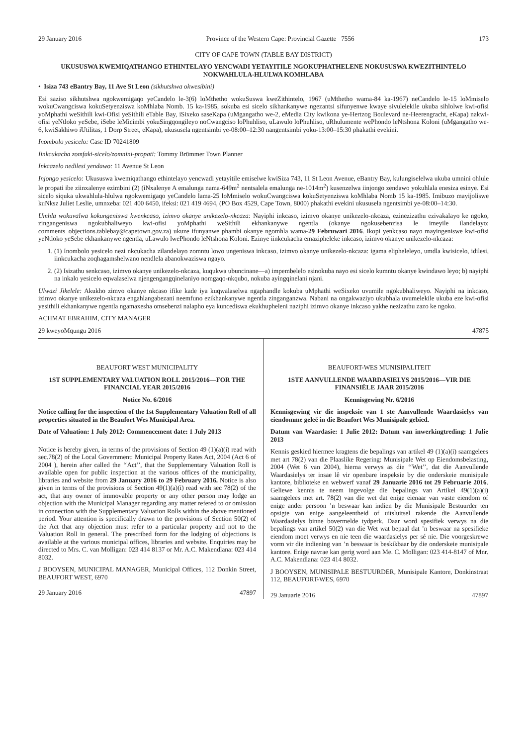29 January 2016 Province of the Western Cape: Provincial Gazette 7556 173
CITY OF CAPE TOWN (TABLE BAY DISTRICT)
UKUSUSWA KWEMIQATHANGO ETHINTELAYO YENCWADI YETAYITILE NGOKUPHATHELENE NOKUSUSWA KWEZITHINTELO NOKWAHLULA-HLULWA KOMHLABA
• Isiza 743 eBantry Bay, 11 Ave St Leon (sikhutshwa okwesibini)
Esi saziso sikhutshwa ngokwemigaqo yeCandelo le-3(6) loMthetho wokuSuswa kweZithintelo, 1967 (uMthetho wama-84 ka-1967) neCandelo le-15 loMmiselo wokuCwangciswa kokuSetyenziswa koMhlaba Nomb. 15 ka-1985, sokuba esi sicelo sikhankanywe ngezantsi sifunyenwe kwaye sivulelekile ukuba sihlolwe kwi-ofisi yoMphathi weSithili kwi-Ofisi yeSithili eTable Bay, iSixeko saseKapa (uMgangatho we-2, eMedia City kwikona ye-Hertzog Boulevard ne-Heerengracht, eKapa) nakwi-ofisi yeNtloko yeSebe, iSebe leMicimbi yokuSingqongileyo noCwangciso loPhuhliso, uLawulo loPhuhliso, uRhulumente wePhondo leNtshona Koloni (uMgangatho we-6, kwiSakhiwo iUtilitas, 1 Dorp Street, eKapa), ukususela ngentsimbi ye-08:00–12:30 nangentsimbi yoku-13:00–15:30 phakathi evekini.
Inombolo yesicelo: Case ID 70241809
Iinkcukacha zomfaki-sicelo/zomnini-propati: Tommy Brümmer Town Planner
Inkcazelo nedilesi yendawo: 11 Avenue St Leon
Injongo yesicelo: Ukususwa kwemiqathango ethintelayo yencwadi yetayitile emiselwe kwiSiza 743, 11 St Leon Avenue, eBantry Bay, kulungiselelwa ukuba umnini ohlule le propati ibe ziinxalenye ezimbini (2) (iNxalenye A emalunga nama-649m<sup>2</sup> nentsalela emalunga ne-1014m<sup>2</sup>) kusenzelwa iinjongo zendawo yokuhlala enesiza esinye. Esi sicelo siquka ukwahlula-hlulwa ngokwemigaqo yeCandelo lama-25 loMmiselo wokuCwangciswa kokuSetyenziswa koMhlaba Nomb 15 ka-1985. Imibuzo mayijoliswe kuNksz Juliet Leslie, umnxeba: 021 400 6450, ifeksi: 021 419 4694, (PO Box 4529, Cape Town, 8000) phakathi evekini ukususela ngentsimbi ye-08:00–14:30.
Umhla wokuvalwa kokungeniswa kwenkcaso, izimvo okanye unikezelo-nkcaza: Nayiphi inkcaso, izimvo okanye unikezelo-nkcaza, ezinezizathu ezivakalayo ke ngoko, zingangeniswa ngokubhaliweyo kwi-ofisi yoMphathi weSithili ekhankanywe ngentla (okanye ngokusebenzisa le imeyile ilandelayo: comments_objections.tablebay@capetown.gov.za) ukuze ifunyanwe phambi okanye ngomhla wama-29 Februwari 2016. Ikopi yenkcaso nayo mayingeniswe kwi-ofisi yeNtloko yeSebe ekhankanywe ngentla, uLawulo lwePhondo leNtshona Koloni. Ezinye iinkcukacha emazipheleke inkcaso, izimvo okanye unikezelo-nkcaza:
1. (1) Inombolo yesicelo nezi nkcukacha zilandelayo zomntu lowo ungeniswa inkcaso, izimvo okanye unikezelo-nkcaza: igama elipheleleyo, umdla kwisicelo, idilesi, iinkcukacha zoqhagamshelwano nendlela abanokwaziswa ngayo.
2. (2) Isizathu senkcaso, izimvo okanye unikezelo-nkcaza, kuqukwa ubuncinane—a) impembelelo esinokuba nayo esi sicelo kumntu okanye kwindawo leyo; b) nayiphi na inkalo yesicelo eqwalaselwa njengengangqinelaniyo nomgaqo-nkqubo, nokuba ayingqinelani njani.
Ulwazi Jikelele: Akukho zimvo okanye nkcaso ifike kade iya kuqwalaselwa ngaphandle kokuba uMphathi weSixeko uvumile ngokubhaliweyo. Nayiphi na inkcaso, izimvo okanye unikezelo-nkcaza engahlangabezani neemfuno ezikhankanywe ngentla zinganganzwa. Nabani na ongakwaziyo ukubhala uvumelekile ukuba eze kwi-ofisi yesithili ekhankanywe ngentla ngamaxesha omsebenzi nalapho eya kuncediswa ekukhupheleni naziphi izimvo okanye inkcaso yakhe nezizathu zazo ke ngoko.
ACHMAT EBRAHIM, CITY MANAGER
29 kweyoMqungu 2016 47875
BEAUFORT WEST MUNICIPALITY
1ST SUPPLEMENTARY VALUATION ROLL 2015/2016—FOR THE FINANCIAL YEAR 2015/2016
Notice No. 6/2016
Notice calling for the inspection of the 1st Supplementary Valuation Roll of all properties situated in the Beaufort Wes Municipal Area.
Date of Valuation: 1 July 2012: Commencement date: 1 July 2013
Notice is hereby given, in terms of the provisions of Section 49 (1)(a)(i) read with sec.78(2) of the Local Government: Municipal Property Rates Act, 2004 (Act 6 of 2004 ), herein after called the ‘‘Act’’, that the Supplementary Valuation Roll is available open for public inspection at the various offices of the municipality, libraries and website from 29 January 2016 to 29 February 2016. Notice is also given in terms of the provisions of Section 49(1)(a)(i) read with sec 78(2) of the act, that any owner of immovable property or any other person may lodge an objection with the Municipal Manager regarding any matter refered to or omission in connection with the Supplementary Valuation Rolls within the above mentioned period. Your attention is specifically drawn to the provisions of Section 50(2) of the Act that any objection must refer to a particular property and not to the Valuation Roll in general. The prescribed form for the lodging of objections is available at the various municipal offices, libraries and website. Enquiries may be directed to Mrs. C. van Molligan: 023 414 8137 or Mr. A.C. Makendlana: 023 414 8032.
J BOOYSEN, MUNICIPAL MANAGER, Municipal Offices, 112 Donkin Street, BEAUFORT WEST, 6970
29 January 2016 47897
BEAUFORT-WES MUNISIPALITEIT
1STE AANVULLENDE WAARDASIELYS 2015/2016—VIR DIE FINANSIËLE JAAR 2015/2016
Kennisgewing Nr. 6/2016
Kennisgewing vir die inspeksie van 1 ste Aanvullende Waardasielys van eiendomme geleë in die Beaufort Wes Munisipale gebied.
Datum van Waardasie: 1 Julie 2012: Datum van inwerkingtreding: 1 Julie 2013
Kennis geskied hiermee kragtens die bepalings van artikel 49 (1)(a)(i) saamgelees met art 78(2) van die Plaaslike Regering: Munisipale Wet op Eiendomsbelasting, 2004 (Wet 6 van 2004), hierna verwys as die ‘‘Wet’’, dat die Aanvullende Waardasielys ter insae lê vir openbare inspeksie by die onderskeie munisipale kantore, biblioteke en webwerf vanaf 29 Januarie 2016 tot 29 Februarie 2016. Geliewe kennis te neem ingevolge die bepalings van Artikel 49(1)(a)(i) saamgelees met art. 78(2) van die wet dat enige eienaar van vaste eiendom of enige ander persoon ’n beswaar kan indien by die Munisipale Bestuurder ten opsigte van enige aangeleentheid of uitsluitsel rakende die Aanvullende Waardasielys binne bovermelde tydperk. Daar word spesifiek verwys na die bepalings van artikel 50(2) van die Wet wat bepaal dat ’n beswaar na spesifieke eiendom moet verwys en nie teen die waardasielys per sé nie. Die voorgeskrewe vorm vir die indiening van ’n beswaar is beskikbaar by die onderskeie munisipale kantore. Enige navrae kan gerig word aan Me. C. Molligan: 023 414-8147 of Mnr. A.C. Makendlana: 023 414 8032.
J BOOYSEN, MUNISIPALE BESTUURDER, Munisipale Kantore, Donkinstraat 112, BEAUFORT-WES, 6970
29 Januarie 2016 47897